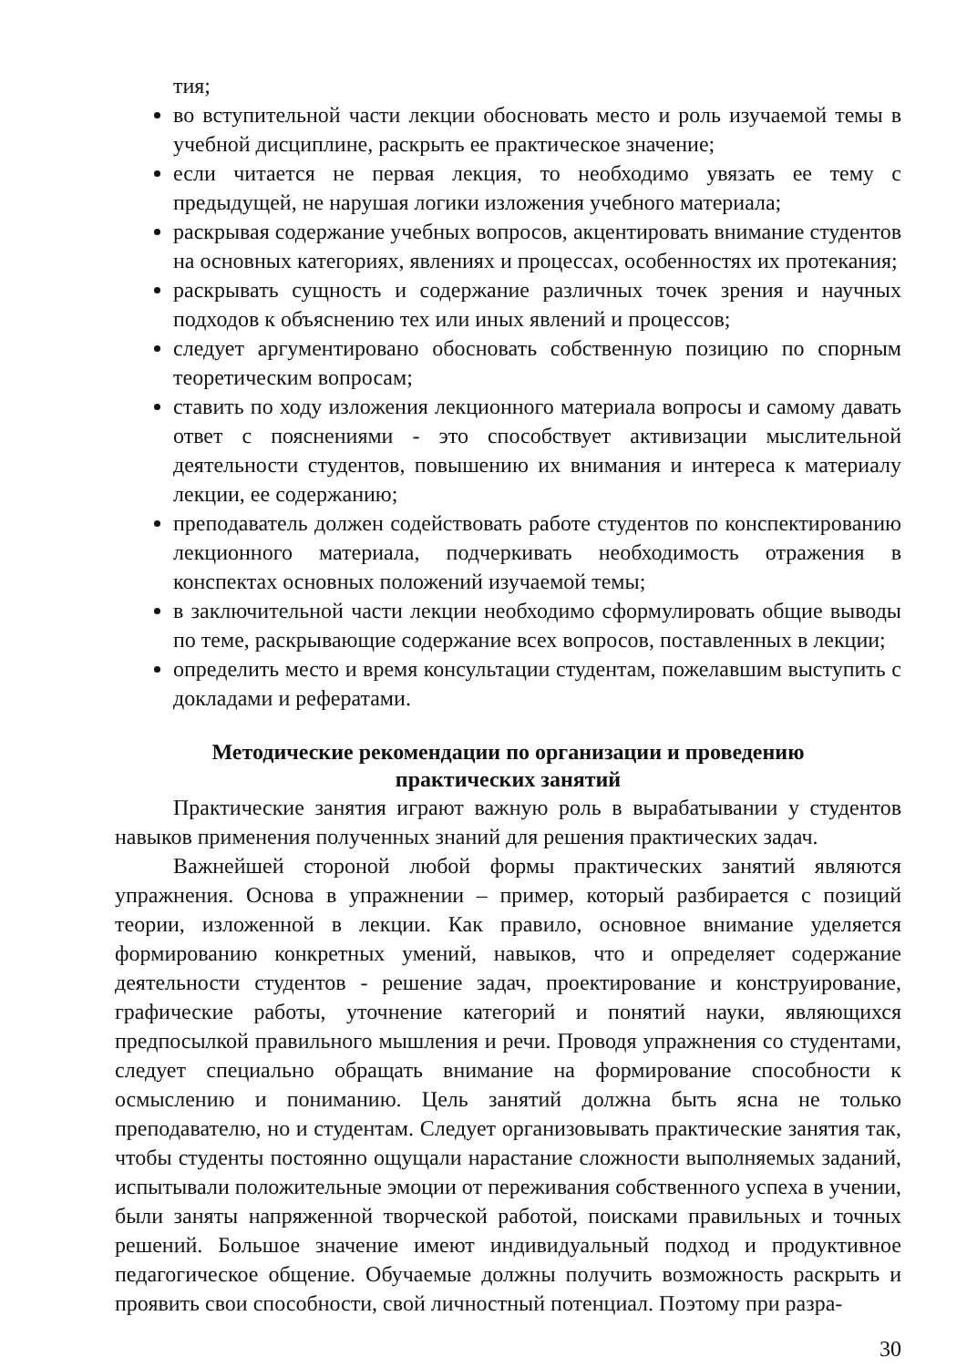тия;
во вступительной части лекции обосновать место и роль изучаемой темы в учебной дисциплине, раскрыть ее практическое значение;
если читается не первая лекция, то необходимо увязать ее тему с предыдущей, не нарушая логики изложения учебного материала;
раскрывая содержание учебных вопросов, акцентировать внимание студентов на основных категориях, явлениях и процессах, особенностях их протекания;
раскрывать сущность и содержание различных точек зрения и научных подходов к объяснению тех или иных явлений и процессов;
следует аргументировано обосновать собственную позицию по спорным теоретическим вопросам;
ставить по ходу изложения лекционного материала вопросы и самому давать ответ с пояснениями - это способствует активизации мыслительной деятельности студентов, повышению их внимания и интереса к материалу лекции, ее содержанию;
преподаватель должен содействовать работе студентов по конспектированию лекционного материала, подчеркивать необходимость отражения в конспектах основных положений изучаемой темы;
в заключительной части лекции необходимо сформулировать общие выводы по теме, раскрывающие содержание всех вопросов, поставленных в лекции;
определить место и время консультации студентам, пожелавшим выступить с докладами и рефератами.
Методические рекомендации по организации и проведению
практических занятий
Практические занятия играют важную роль в вырабатывании у студентов навыков применения полученных знаний для решения практических задач.
Важнейшей стороной любой формы практических занятий являются упражнения. Основа в упражнении – пример, который разбирается с позиций теории, изложенной в лекции. Как правило, основное внимание уделяется формированию конкретных умений, навыков, что и определяет содержание деятельности студентов - решение задач, проектирование и конструирование, графические работы, уточнение категорий и понятий науки, являющихся предпосылкой правильного мышления и речи. Проводя упражнения со студентами, следует специально обращать внимание на формирование способности к осмыслению и пониманию. Цель занятий должна быть ясна не только преподавателю, но и студентам. Следует организовывать практические занятия так, чтобы студенты постоянно ощущали нарастание сложности выполняемых заданий, испытывали положительные эмоции от переживания собственного успеха в учении, были заняты напряженной творческой работой, поисками правильных и точных решений. Большое значение имеют индивидуальный подход и продуктивное педагогическое общение. Обучаемые должны получить возможность раскрыть и проявить свои способности, свой личностный потенциал. Поэтому при разра-
30